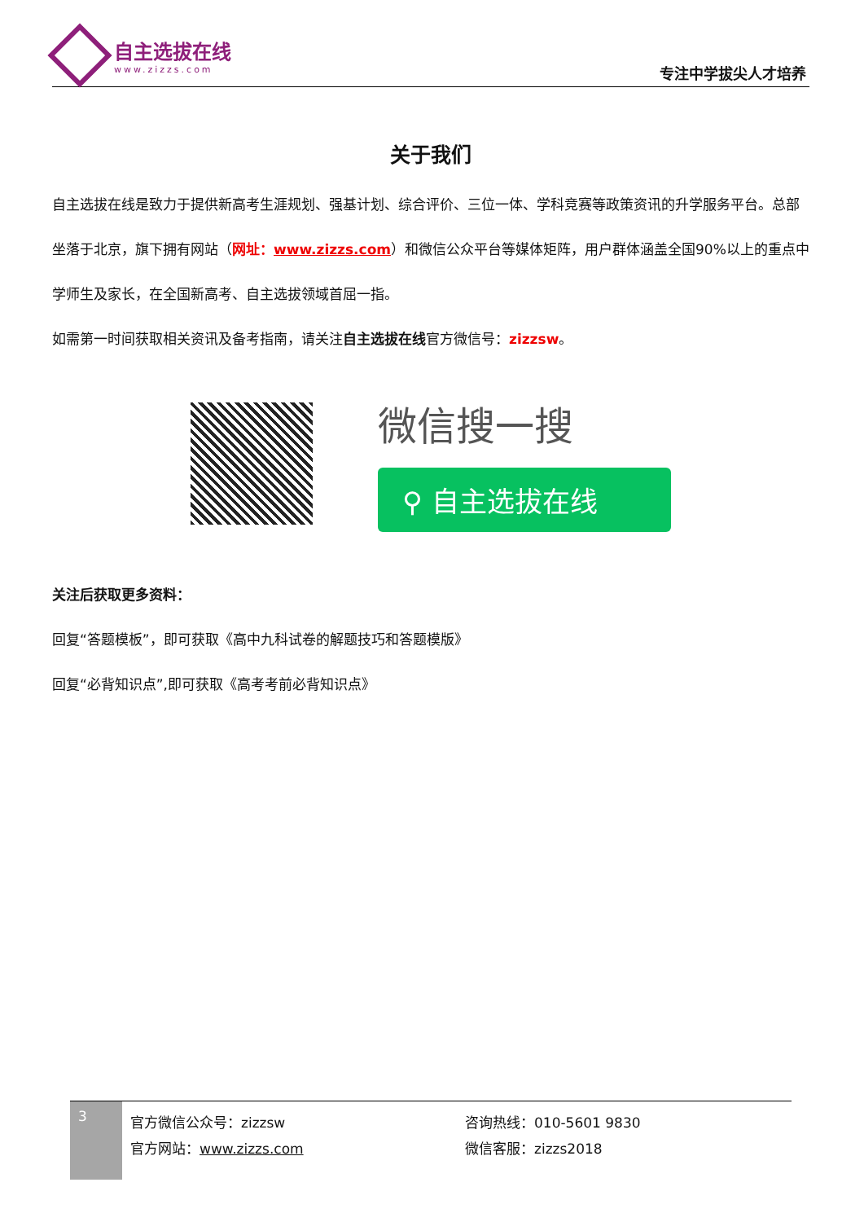自主选拔在线
www.zizzs.com
专注中学拔尖人才培养
关于我们
自主选拔在线是致力于提供新高考生涯规划、强基计划、综合评价、三位一体、学科竞赛等政策资讯的升学服务平台。总部坐落于北京，旗下拥有网站（网址：www.zizzs.com）和微信公众平台等媒体矩阵，用户群体涵盖全国90%以上的重点中学师生及家长，在全国新高考、自主选拔领域首屈一指。
如需第一时间获取相关资讯及备考指南，请关注自主选拔在线官方微信号：zizzsw。
微信搜一搜
⚲ 自主选拔在线
关注后获取更多资料：
回复“答题模板”，即可获取《高中九科试卷的解题技巧和答题模版》
回复“必背知识点”,即可获取《高考考前必背知识点》
3
官方微信公众号：zizzsw
官方网站：www.zizzs.com
咨询热线：010-5601 9830
微信客服：zizzs2018